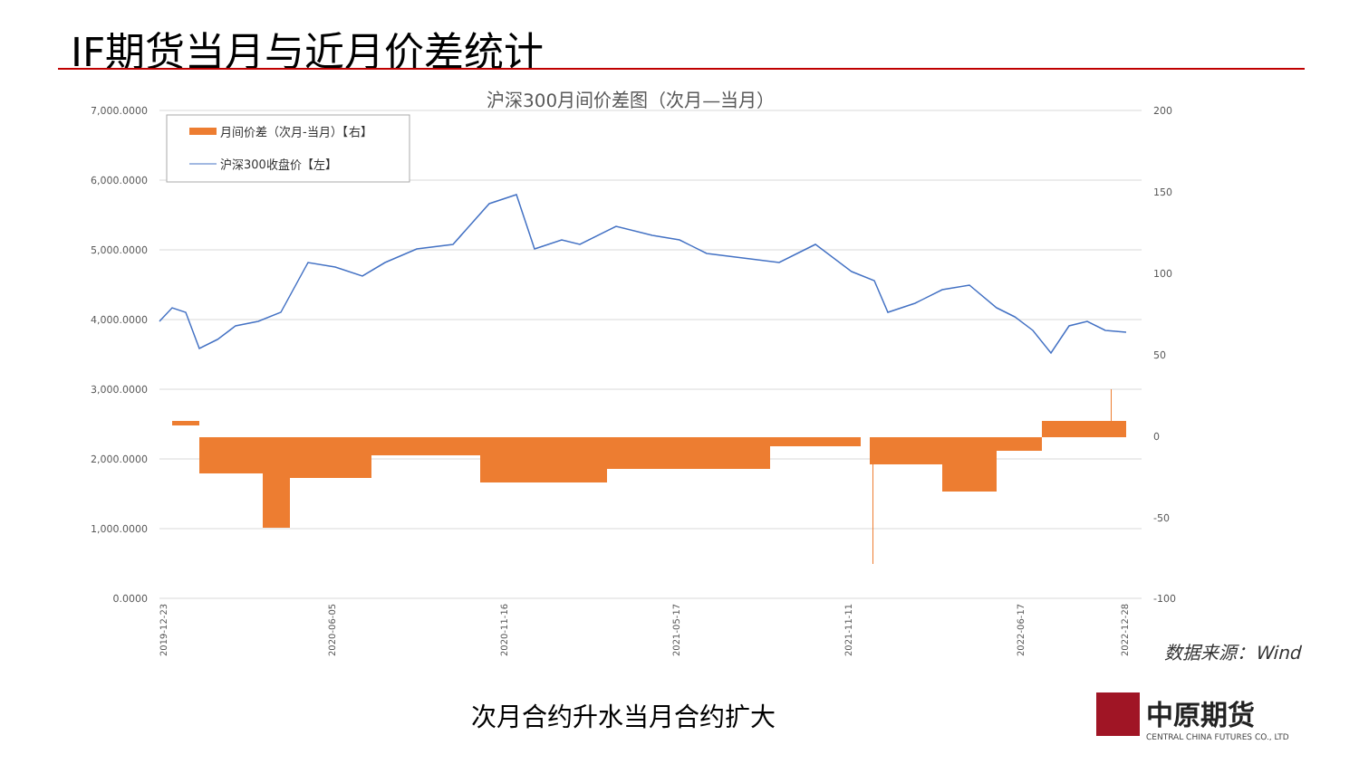IF期货当月与近月价差统计
沪深300月间价差图（次月—当月）
7,000.0000
6,000.0000
5,000.0000
4,000.0000
3,000.0000
2,000.0000
1,000.0000
0.0000
200
150
100
50
0
-50
-100
月间价差（次月-当月）【右】
沪深300收盘价【左】
2019-12-23
2020-06-05
2020-11-16
2021-05-17
2021-11-11
2022-06-17
2022-12-28
数据来源：Wind
次月合约升水当月合约扩大
中原期货
CENTRAL CHINA FUTURES CO., LTD